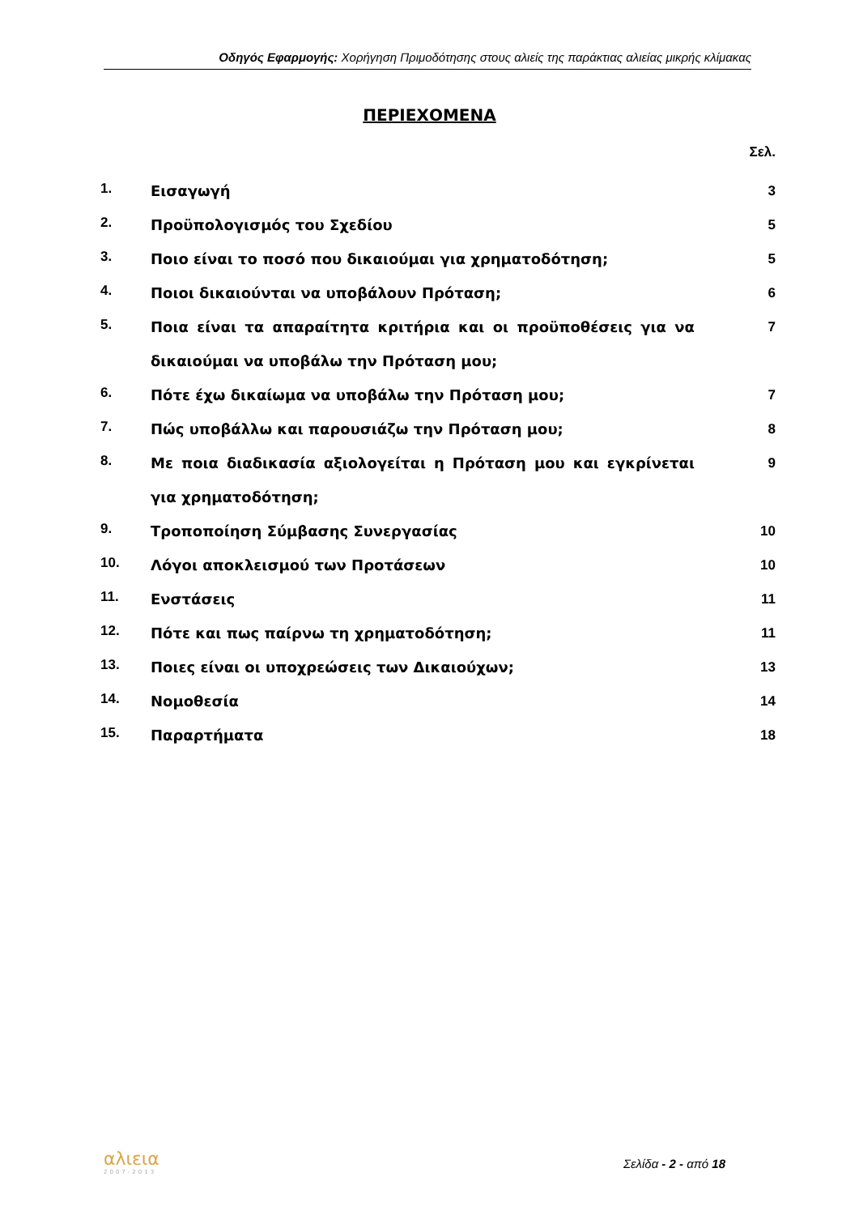Οδηγός Εφαρμογής: Χορήγηση Πριμοδότησης στους αλιείς της παράκτιας αλιείας μικρής κλίμακας
ΠΕΡΙΕΧΟΜΕΝΑ
Σελ.
| 1. | Εισαγωγή | 3 |
| 2. | Προϋπολογισμός του Σχεδίου | 5 |
| 3. | Ποιο είναι το ποσό που δικαιούμαι για χρηματοδότηση; | 5 |
| 4. | Ποιοι δικαιούνται να υποβάλουν Πρόταση; | 6 |
| 5. | Ποια είναι τα απαραίτητα κριτήρια και οι προϋποθέσεις για να δικαιούμαι να υποβάλω την Πρόταση μου; | 7 |
| 6. | Πότε έχω δικαίωμα να υποβάλω την Πρόταση μου; | 7 |
| 7. | Πώς υποβάλλω και παρουσιάζω την Πρόταση μου; | 8 |
| 8. | Με ποια διαδικασία αξιολογείται η Πρόταση μου και εγκρίνεται για χρηματοδότηση; | 9 |
| 9. | Τροποποίηση Σύμβασης Συνεργασίας | 10 |
| 10. | Λόγοι αποκλεισμού των Προτάσεων | 10 |
| 11. | Ενστάσεις | 11 |
| 12. | Πότε και πως παίρνω τη χρηματοδότηση; | 11 |
| 13. | Ποιες είναι οι υποχρεώσεις των Δικαιούχων; | 13 |
| 14. | Νομοθεσία | 14 |
| 15. | Παραρτήματα | 18 |
αλιεια
2007-2013
Σελίδα - 2 - από 18